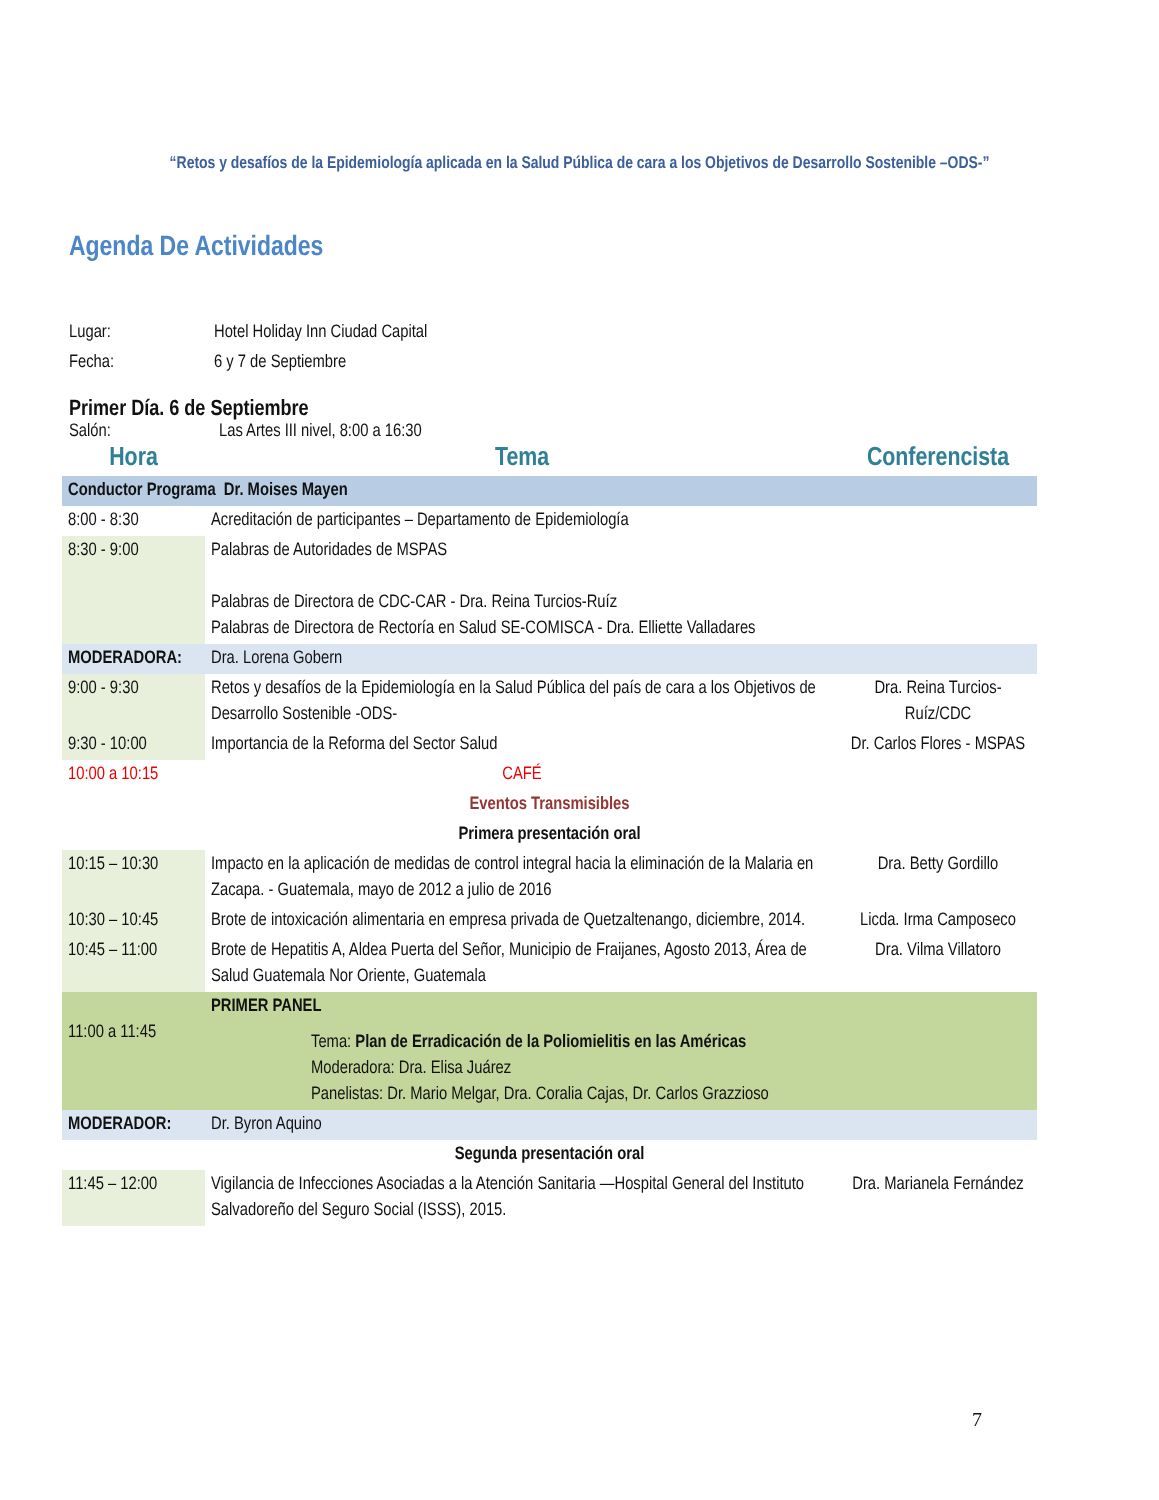“Retos y desafíos de la Epidemiología aplicada en la Salud Pública de cara a los Objetivos de Desarrollo Sostenible –ODS-”
Agenda De Actividades
Lugar: Hotel Holiday Inn Ciudad Capital
Fecha: 6 y 7 de Septiembre
Primer Día. 6 de Septiembre
Salón: Las Artes III nivel, 8:00 a 16:30
| Hora | Tema | Conferencista |
| --- | --- | --- |
| Conductor Programa Dr. Moises Mayen | | |
| 8:00 - 8:30 | Acreditación de participantes – Departamento de Epidemiología | |
| 8:30 - 9:00 | Palabras de Autoridades de MSPAS Palabras de Directora de CDC-CAR - Dra. Reina Turcios-Ruíz Palabras de Directora de Rectoría en Salud SE-COMISCA - Dra. Elliette Valladares | |
| MODERADORA: | Dra. Lorena Gobern | |
| 9:00 - 9:30 | Retos y desafíos de la Epidemiología en la Salud Pública del país de cara a los Objetivos de Desarrollo Sostenible -ODS- | Dra. Reina Turcios-Ruíz/CDC |
| 9:30 - 10:00 | Importancia de la Reforma del Sector Salud | Dr. Carlos Flores - MSPAS |
| 10:00 a 10:15 | CAFÉ | |
| Eventos Transmisibles | | |
| Primera presentación oral | | |
| 10:15 – 10:30 | Impacto en la aplicación de medidas de control integral hacia la eliminación de la Malaria en Zacapa. - Guatemala, mayo de 2012 a julio de 2016 | Dra. Betty Gordillo |
| 10:30 – 10:45 | Brote de intoxicación alimentaria en empresa privada de Quetzaltenango, diciembre, 2014. | Licda. Irma Camposeco |
| 10:45 – 11:00 | Brote de Hepatitis A, Aldea Puerta del Señor, Municipio de Fraijanes, Agosto 2013, Área de Salud Guatemala Nor Oriente, Guatemala | Dra. Vilma Villatoro |
| 11:00 a 11:45 | PRIMER PANEL Tema: Plan de Erradicación de la Poliomielitis en las Américas Moderadora: Dra. Elisa Juárez Panelistas: Dr. Mario Melgar, Dra. Coralia Cajas, Dr. Carlos Grazzioso | |
| MODERADOR: | Dr. Byron Aquino | |
| Segunda presentación oral | | |
| 11:45 – 12:00 | Vigilancia de Infecciones Asociadas a la Atención Sanitaria —Hospital General del Instituto Salvadoreño del Seguro Social (ISSS), 2015. | Dra. Marianela Fernández |
7